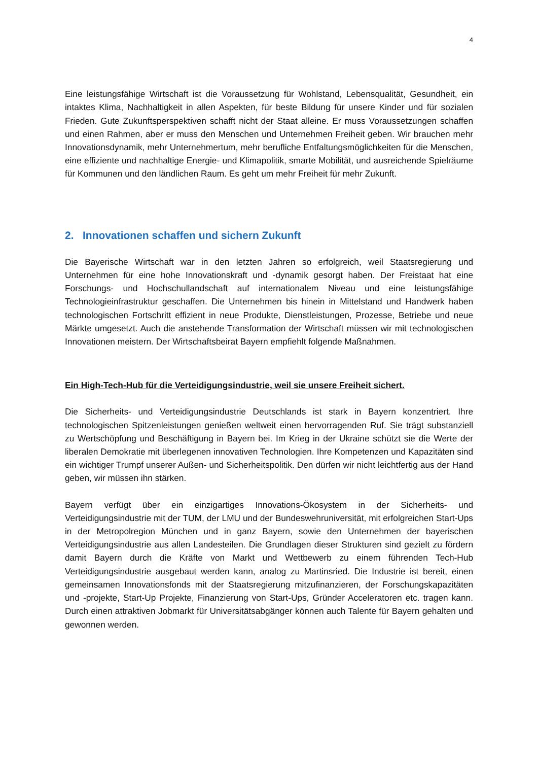4
Eine leistungsfähige Wirtschaft ist die Voraussetzung für Wohlstand, Lebensqualität, Gesundheit, ein intaktes Klima, Nachhaltigkeit in allen Aspekten, für beste Bildung für unsere Kinder und für sozialen Frieden. Gute Zukunftsperspektiven schafft nicht der Staat alleine. Er muss Voraussetzungen schaffen und einen Rahmen, aber er muss den Menschen und Unternehmen Freiheit geben. Wir brauchen mehr Innovationsdynamik, mehr Unternehmertum, mehr berufliche Entfaltungsmöglichkeiten für die Menschen, eine effiziente und nachhaltige Energie- und Klimapolitik, smarte Mobilität, und ausreichende Spielräume für Kommunen und den ländlichen Raum. Es geht um mehr Freiheit für mehr Zukunft.
2. Innovationen schaffen und sichern Zukunft
Die Bayerische Wirtschaft war in den letzten Jahren so erfolgreich, weil Staatsregierung und Unternehmen für eine hohe Innovationskraft und -dynamik gesorgt haben. Der Freistaat hat eine Forschungs- und Hochschullandschaft auf internationalem Niveau und eine leistungsfähige Technologieinfrastruktur geschaffen. Die Unternehmen bis hinein in Mittelstand und Handwerk haben technologischen Fortschritt effizient in neue Produkte, Dienstleistungen, Prozesse, Betriebe und neue Märkte umgesetzt. Auch die anstehende Transformation der Wirtschaft müssen wir mit technologischen Innovationen meistern. Der Wirtschaftsbeirat Bayern empfiehlt folgende Maßnahmen.
Ein High-Tech-Hub für die Verteidigungsindustrie, weil sie unsere Freiheit sichert.
Die Sicherheits- und Verteidigungsindustrie Deutschlands ist stark in Bayern konzentriert. Ihre technologischen Spitzenleistungen genießen weltweit einen hervorragenden Ruf. Sie trägt substanziell zu Wertschöpfung und Beschäftigung in Bayern bei. Im Krieg in der Ukraine schützt sie die Werte der liberalen Demokratie mit überlegenen innovativen Technologien. Ihre Kompetenzen und Kapazitäten sind ein wichtiger Trumpf unserer Außen- und Sicherheitspolitik. Den dürfen wir nicht leichtfertig aus der Hand geben, wir müssen ihn stärken.
Bayern verfügt über ein einzigartiges Innovations-Ökosystem in der Sicherheits- und Verteidigungsindustrie mit der TUM, der LMU und der Bundeswehruniversität, mit erfolgreichen Start-Ups in der Metropolregion München und in ganz Bayern, sowie den Unternehmen der bayerischen Verteidigungsindustrie aus allen Landesteilen. Die Grundlagen dieser Strukturen sind gezielt zu fördern damit Bayern durch die Kräfte von Markt und Wettbewerb zu einem führenden Tech-Hub Verteidigungsindustrie ausgebaut werden kann, analog zu Martinsried. Die Industrie ist bereit, einen gemeinsamen Innovationsfonds mit der Staatsregierung mitzufinanzieren, der Forschungskapazitäten und -projekte, Start-Up Projekte, Finanzierung von Start-Ups, Gründer Acceleratoren etc. tragen kann. Durch einen attraktiven Jobmarkt für Universitätsabgänger können auch Talente für Bayern gehalten und gewonnen werden.